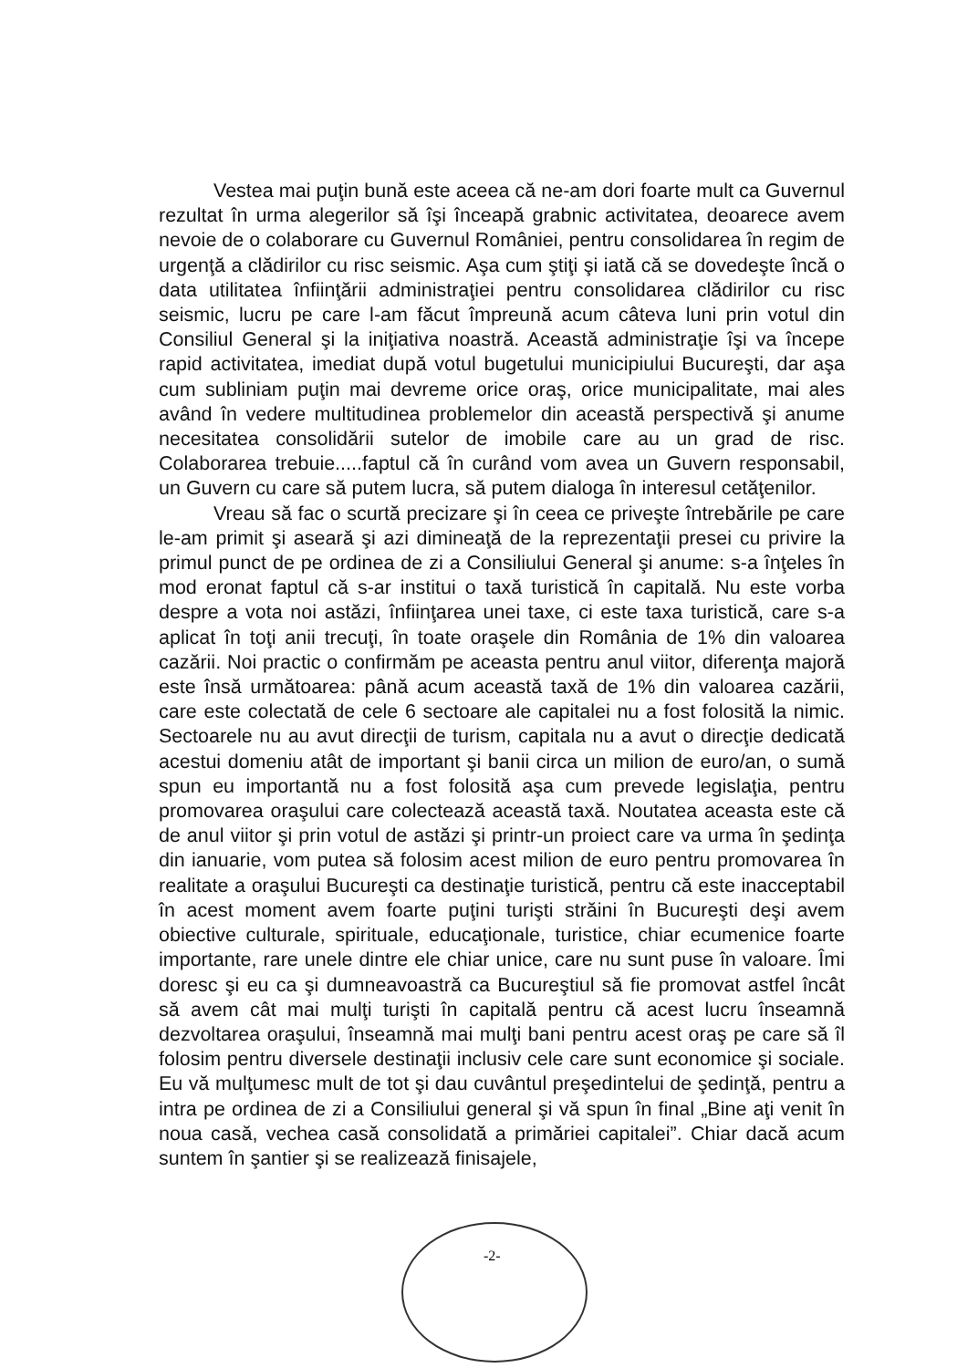Vestea mai puţin bună este aceea că ne-am dori foarte mult ca Guvernul rezultat în urma alegerilor să îşi înceapă grabnic activitatea, deoarece avem nevoie de o colaborare cu Guvernul României, pentru consolidarea în regim de urgenţă a clădirilor cu risc seismic. Aşa cum ştiţi şi iată că se dovedeşte încă o data utilitatea înfiinţării administraţiei pentru consolidarea clădirilor cu risc seismic, lucru pe care l-am făcut împreună acum câteva luni prin votul din Consiliul General şi la iniţiativa noastră. Această administraţie îşi va începe rapid activitatea, imediat după votul bugetului municipiului Bucureşti, dar aşa cum subliniam puţin mai devreme orice oraş, orice municipalitate, mai ales având în vedere multitudinea problemelor din această perspectivă şi anume necesitatea consolidării sutelor de imobile care au un grad de risc. Colaborarea trebuie.....faptul că în curând vom avea un Guvern responsabil, un Guvern cu care să putem lucra, să putem dialoga în interesul cetăţenilor.
Vreau să fac o scurtă precizare şi în ceea ce priveşte întrebările pe care le-am primit şi aseară şi azi dimineaţă de la reprezentaţii presei cu privire la primul punct de pe ordinea de zi a Consiliului General şi anume: s-a înţeles în mod eronat faptul că s-ar institui o taxă turistică în capitală. Nu este vorba despre a vota noi astăzi, înfiinţarea unei taxe, ci este taxa turistică, care s-a aplicat în toţi anii trecuţi, în toate oraşele din România de 1% din valoarea cazării. Noi practic o confirmăm pe aceasta pentru anul viitor, diferenţa majoră este însă următoarea: până acum această taxă de 1% din valoarea cazării, care este colectată de cele 6 sectoare ale capitalei nu a fost folosită la nimic. Sectoarele nu au avut direcţii de turism, capitala nu a avut o direcţie dedicată acestui domeniu atât de important şi banii circa un milion de euro/an, o sumă spun eu importantă nu a fost folosită aşa cum prevede legislaţia, pentru promovarea oraşului care colectează această taxă. Noutatea aceasta este că de anul viitor şi prin votul de astăzi şi printr-un proiect care va urma în şedinţa din ianuarie, vom putea să folosim acest milion de euro pentru promovarea în realitate a oraşului Bucureşti ca destinaţie turistică, pentru că este inacceptabil în acest moment avem foarte puţini turişti străini în Bucureşti deşi avem obiective culturale, spirituale, educaţionale, turistice, chiar ecumenice foarte importante, rare unele dintre ele chiar unice, care nu sunt puse în valoare. Îmi doresc şi eu ca şi dumneavoastră ca Bucureştiul să fie promovat astfel încât să avem cât mai mulţi turişti în capitală pentru că acest lucru înseamnă dezvoltarea oraşului, înseamnă mai mulţi bani pentru acest oraş pe care să îl folosim pentru diversele destinaţii inclusiv cele care sunt economice şi sociale. Eu vă mulţumesc mult de tot şi dau cuvântul preşedintelui de şedinţă, pentru a intra pe ordinea de zi a Consiliului general şi vă spun în final „Bine aţi venit în noua casă, vechea casă consolidată a primăriei capitalei”. Chiar dacă acum suntem în şantier şi se realizează finisajele,
-2-